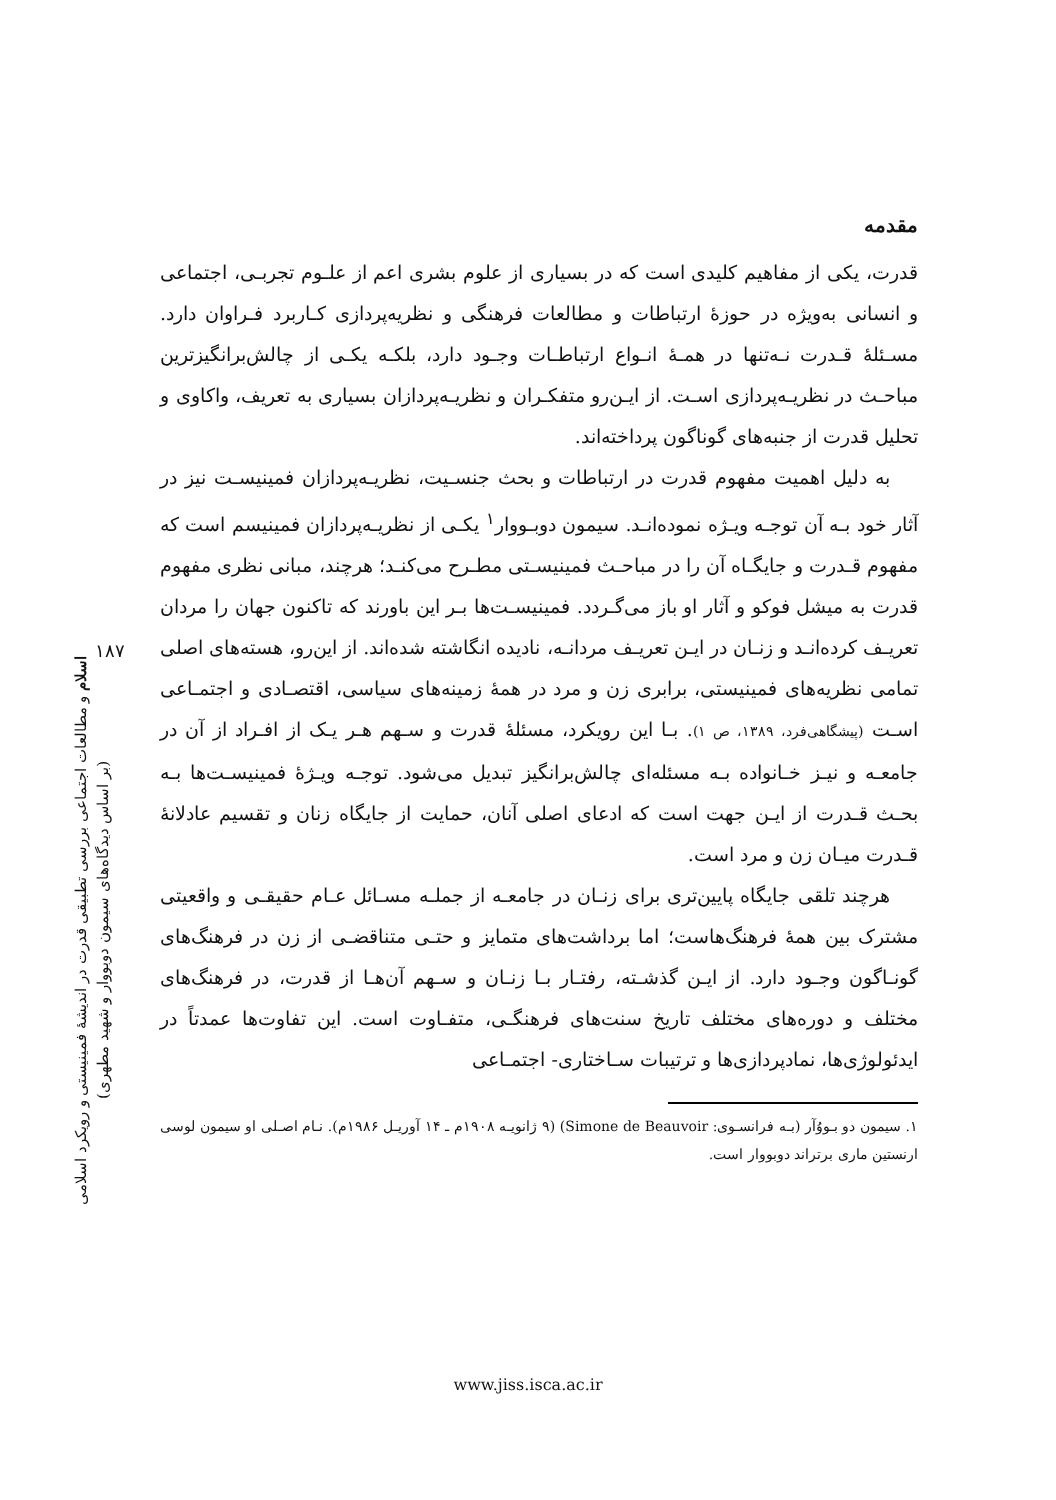۱۸۷
اسلام و مطالعات اجتماعی بررسی تطبیقی قدرت در اندیشهٔ فمینیستی و رویکرد اسلامی (بر اساس دیدگاه‌های سیمون دوبووار و شهید مطهری)
مقدمه
قدرت، یکی از مفاهیم کلیدی است که در بسیاری از علوم بشری اعم از علـوم تجربـی، اجتماعی و انسانی به‌ویژه در حوزهٔ ارتباطات و مطالعات فرهنگی و نظریه‌پردازی کـاربرد فـراوان دارد. مسـئلهٔ قـدرت نـه‌تنها در همـهٔ انـواع ارتباطـات وجـود دارد، بلکـه یکـی از چالش‌برانگیزترین مباحـث در نظریـه‌پردازی اسـت. از ایـن‌رو متفکـران و نظریـه‌پردازان بسیاری به تعریف، واکاوی و تحلیل قدرت از جنبه‌های گوناگون پرداخته‌اند.
به دلیل اهمیت مفهوم قدرت در ارتباطات و بحث جنسـیت، نظریـه‌پردازان فمینیسـت نیز در آثار خود بـه آن توجـه ویـژه نموده‌انـد. سیمون دوبـووار<sup>۱</sup> یکـی از نظریـه‌پردازان فمینیسم است که مفهوم قـدرت و جایگـاه آن را در مباحـث فمینیسـتی مطـرح می‌کنـد؛ هرچند، مبانی نظری مفهوم قدرت به میشل فوکو و آثار او باز می‌گـردد. فمینیسـت‌ها بـر این باورند که تاکنون جهان را مردان تعریـف کرده‌انـد و زنـان در ایـن تعریـف مردانـه، نادیده انگاشته شده‌اند. از این‌رو، هسته‌های اصلی تمامی نظریه‌های فمینیستی، برابری زن و مرد در همهٔ زمینه‌های سیاسی، اقتصـادی و اجتمـاعی اسـت (پیشگاهی‌فرد، ۱۳۸۹، ص ۱). بـا این رویکرد، مسئلهٔ قدرت و سـهم هـر یـک از افـراد از آن در جامعـه و نیـز خـانواده بـه مسئله‌ای چالش‌برانگیز تبدیل می‌شود. توجـه ویـژهٔ فمینیسـت‌ها بـه بحـث قـدرت از ایـن جهت است که ادعای اصلی آنان، حمایت از جایگاه زنان و تقسیم عادلانهٔ قـدرت میـان زن و مرد است.
هرچند تلقی جایگاه پایین‌تری برای زنـان در جامعـه از جملـه مسـائل عـام حقیقـی و واقعیتی مشترک بین همهٔ فرهنگ‌هاست؛ اما برداشت‌های متمایز و حتـی متناقضـی از زن در فرهنگ‌های گونـاگون وجـود دارد. از ایـن گذشـته، رفتـار بـا زنـان و سـهم آن‌هـا از قدرت، در فرهنگ‌های مختلف و دوره‌های مختلف تاریخ سنت‌های فرهنگـی، متفـاوت است. این تفاوت‌ها عمدتاً در ایدئولوژی‌ها، نمادپردازی‌ها و ترتیبات سـاختاری- اجتمـاعی
۱. سیمون دو بـووُآر (بـه فرانسـوی: Simone de Beauvoir) (۹ ژانویـه ۱۹۰۸م ـ ۱۴ آوریـل ۱۹۸۶م). نـام اصـلی او سیمون لوسی ارنستین ماری برتراند دوبووار است.
www.jiss.isca.ac.ir